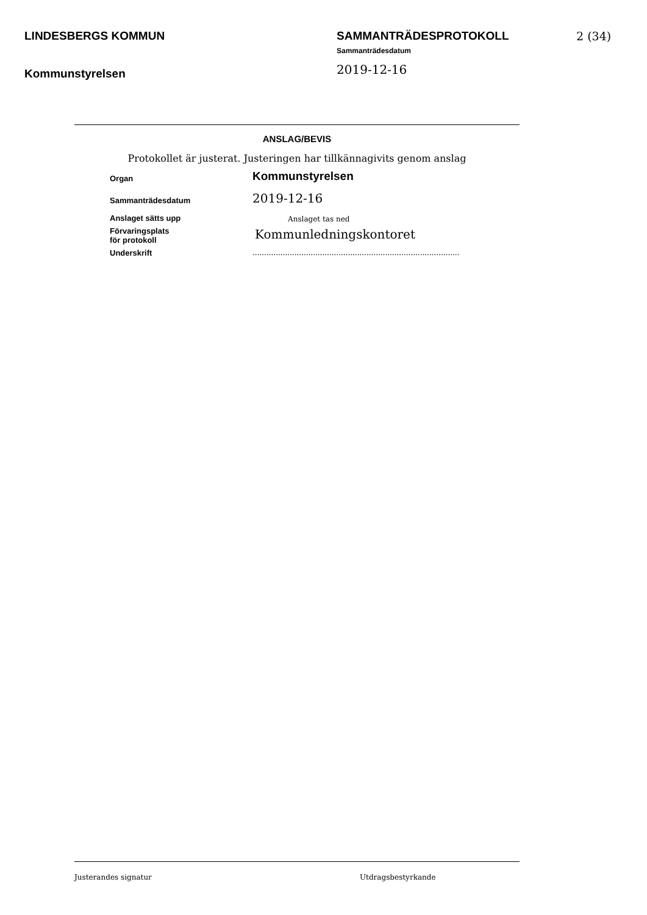LINDESBERGS KOMMUN
Kommunstyrelsen
SAMMANTRÄDESPROTOKOLL
Sammanträdesdatum
2019-12-16
2 (34)
ANSLAG/BEVIS
Protokollet är justerat. Justeringen har tillkännagivits genom anslag
| Organ | Kommunstyrelsen |
| Sammanträdesdatum | 2019-12-16 |
| Anslaget sätts upp | Anslaget tas ned |
| Förvaringsplats för protokoll | Kommunledningskontoret |
| Underskrift | ......................................................................................... |
Justerandes signatur Utdragsbestyrkande